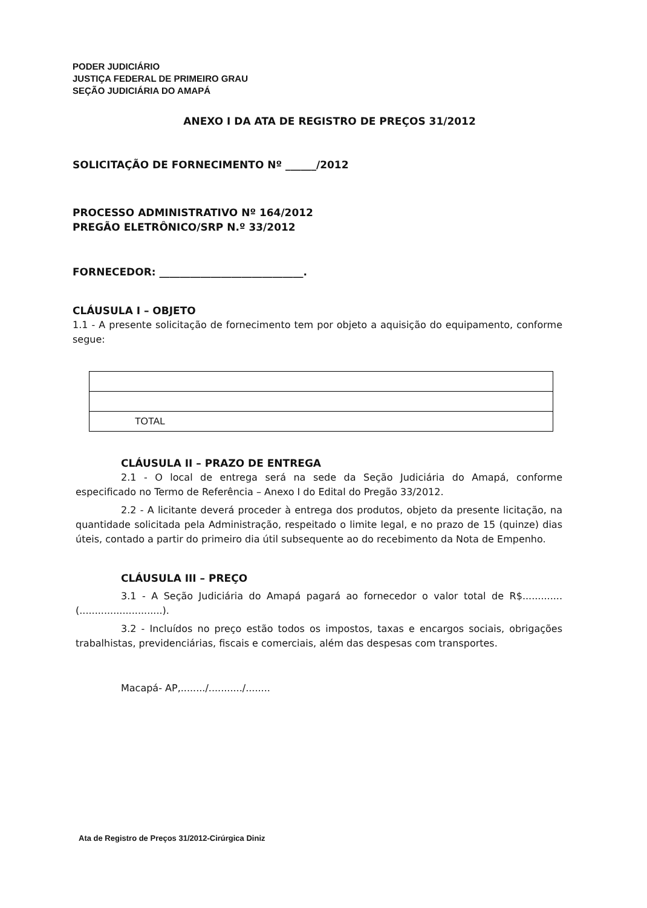PODER JUDICIÁRIO
JUSTIÇA FEDERAL DE PRIMEIRO GRAU
SEÇÃO JUDICIÁRIA DO AMAPÁ
ANEXO I DA ATA DE REGISTRO DE PREÇOS 31/2012
SOLICITAÇÃO DE FORNECIMENTO Nº ______/2012
PROCESSO ADMINISTRATIVO Nº 164/2012
PREGÃO ELETRÔNICO/SRP N.º 33/2012
FORNECEDOR: ____________________________.
CLÁUSULA I – OBJETO
1.1 - A presente solicitação de fornecimento tem por objeto a aquisição do equipamento, conforme segue:
| TOTAL |
CLÁUSULA II – PRAZO DE ENTREGA
2.1 - O local de entrega será na sede da Seção Judiciária do Amapá, conforme especificado no Termo de Referência – Anexo I do Edital do Pregão 33/2012.
2.2 - A licitante deverá proceder à entrega dos produtos, objeto da presente licitação, na quantidade solicitada pela Administração, respeitado o limite legal, e no prazo de 15 (quinze) dias úteis, contado a partir do primeiro dia útil subsequente ao do recebimento da Nota de Empenho.
CLÁUSULA III – PREÇO
3.1 - A Seção Judiciária do Amapá pagará ao fornecedor o valor total de R$.............(...........................).
3.2 - Incluídos no preço estão todos os impostos, taxas e encargos sociais, obrigações trabalhistas, previdenciárias, fiscais e comerciais, além das despesas com transportes.
Macapá- AP,......../.........../........
Ata de Registro de Preços 31/2012-Cirúrgica Diniz